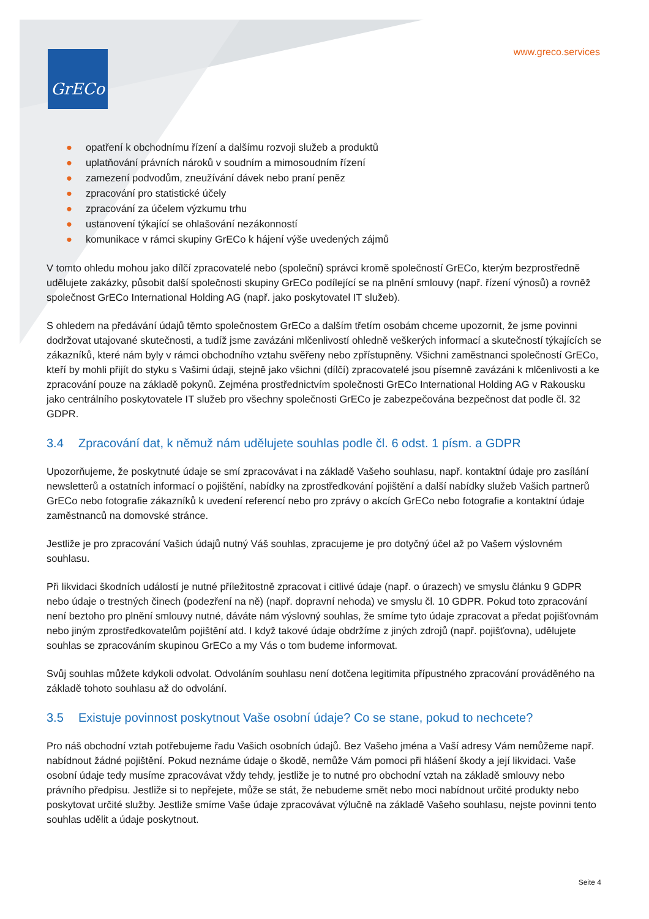GrECo www.greco.services
● opatření k obchodnímu řízení a dalšímu rozvoji služeb a produktů
● uplatňování právních nároků v soudním a mimosoudním řízení
● zamezení podvodům, zneužívání dávek nebo praní peněz
● zpracování pro statistické účely
● zpracování za účelem výzkumu trhu
● ustanovení týkající se ohlašování nezákonností
● komunikace v rámci skupiny GrECo k hájení výše uvedených zájmů
V tomto ohledu mohou jako dílčí zpracovatelé nebo (společní) správci kromě společností GrECo, kterým bezprostředně udělujete zakázky, působit další společnosti skupiny GrECo podílející se na plnění smlouvy (např. řízení výnosů) a rovněž společnost GrECo International Holding AG (např. jako poskytovatel IT služeb).
S ohledem na předávání údajů těmto společnostem GrECo a dalším třetím osobám chceme upozornit, že jsme povinni dodržovat utajované skutečnosti, a tudíž jsme zavázáni mlčenlivostí ohledně veškerých informací a skutečností týkajících se zákazníků, které nám byly v rámci obchodního vztahu svěřeny nebo zpřístupněny. Všichni zaměstnanci společností GrECo, kteří by mohli přijít do styku s Vašimi údaji, stejně jako všichni (dílčí) zpracovatelé jsou písemně zavázáni k mlčenlivosti a ke zpracování pouze na základě pokynů. Zejména prostřednictvím společnosti GrECo International Holding AG v Rakousku jako centrálního poskytovatele IT služeb pro všechny společnosti GrECo je zabezpečována bezpečnost dat podle čl. 32 GDPR.
3.4 Zpracování dat, k němuž nám udělujete souhlas podle čl. 6 odst. 1 písm. a GDPR
Upozorňujeme, že poskytnuté údaje se smí zpracovávat i na základě Vašeho souhlasu, např. kontaktní údaje pro zasílání newsletterů a ostatních informací o pojištění, nabídky na zprostředkování pojištění a další nabídky služeb Vašich partnerů GrECo nebo fotografie zákazníků k uvedení referencí nebo pro zprávy o akcích GrECo nebo fotografie a kontaktní údaje zaměstnanců na domovské stránce.
Jestliže je pro zpracování Vašich údajů nutný Váš souhlas, zpracujeme je pro dotyčný účel až po Vašem výslovném souhlasu.
Při likvidaci škodních událostí je nutné příležitostně zpracovat i citlivé údaje (např. o úrazech) ve smyslu článku 9 GDPR nebo údaje o trestných činech (podezření na ně) (např. dopravní nehoda) ve smyslu čl. 10 GDPR. Pokud toto zpracování není beztoho pro plnění smlouvy nutné, dáváte nám výslovný souhlas, že smíme tyto údaje zpracovat a předat pojišťovnám nebo jiným zprostředkovatelům pojištění atd. I když takové údaje obdržíme z jiných zdrojů (např. pojišťovna), udělujete souhlas se zpracováním skupinou GrECo a my Vás o tom budeme informovat.
Svůj souhlas můžete kdykoli odvolat. Odvoláním souhlasu není dotčena legitimita přípustného zpracování prováděného na základě tohoto souhlasu až do odvolání.
3.5 Existuje povinnost poskytnout Vaše osobní údaje? Co se stane, pokud to nechcete?
Pro náš obchodní vztah potřebujeme řadu Vašich osobních údajů. Bez Vašeho jména a Vaší adresy Vám nemůžeme např. nabídnout žádné pojištění. Pokud neznáme údaje o škodě, nemůže Vám pomoci při hlášení škody a její likvidaci. Vaše osobní údaje tedy musíme zpracovávat vždy tehdy, jestliže je to nutné pro obchodní vztah na základě smlouvy nebo právního předpisu. Jestliže si to nepřejete, může se stát, že nebudeme smět nebo moci nabídnout určité produkty nebo poskytovat určité služby. Jestliže smíme Vaše údaje zpracovávat výlučně na základě Vašeho souhlasu, nejste povinni tento souhlas udělit a údaje poskytnout.
Seite 4